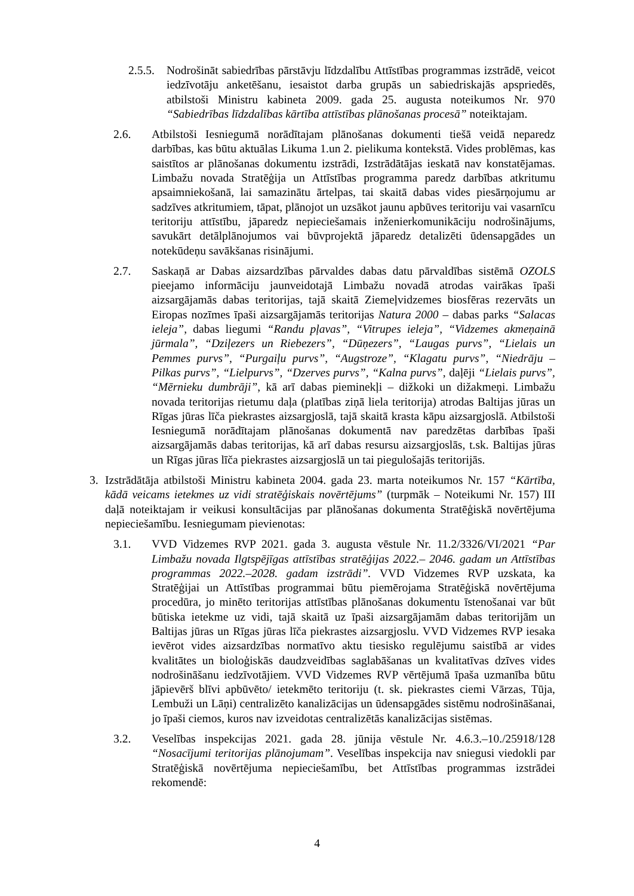2.5.5. Nodrošināt sabiedrības pārstāvju līdzdalību Attīstības programmas izstrādē, veicot iedzīvotāju anketēšanu, iesaistot darba grupās un sabiedriskajās apspriedēs, atbilstoši Ministru kabineta 2009. gada 25. augusta noteikumos Nr. 970 “Sabiedrības līdzdalības kārtība attīstības plānošanas procesā” noteiktajam.
2.6. Atbilstoši Iesniegumā norādītajam plānošanas dokumenti tiešā veidā neparedz darbības, kas būtu aktuālas Likuma 1.un 2. pielikuma kontekstā. Vides problēmas, kas saistītos ar plānošanas dokumentu izstrādi, Izstrādātājas ieskatā nav konstatējamas. Limbažu novada Stratēģija un Attīstības programma paredz darbības atkritumu apsaimniekošanā, lai samazinātu ārtelpas, tai skaitā dabas vides piesārņojumu ar sadzīves atkritumiem, tāpat, plānojot un uzsākot jaunu apbūves teritoriju vai vasarnīcu teritoriju attīstību, jāparedz nepieciešamais inženierkomunikāciju nodrošinājums, savukārt detālplānojumos vai būvprojektā jāparedz detalizēti ūdensapgādes un notekūdeņu savākšanas risinājumi.
2.7. Saskaņā ar Dabas aizsardzības pārvaldes dabas datu pārvaldības sistēmā OZOLS pieejamo informāciju jaunveidotajā Limbažu novadā atrodas vairākas īpaši aizsargājamās dabas teritorijas, tajā skaitā Ziemeļvidzemes biosfēras rezervāts un Eiropas nozīmes īpaši aizsargājamās teritorijas Natura 2000 – dabas parks “Salacas ieleja”, dabas liegumi “Randu pļavas”, “Vitrupes ieleja”, “Vidzemes akmeņainā jūrmala”, “Dziļezers un Riebezers”, “Dūņezers”, “Laugas purvs”, “Lielais un Pemmes purvs”, “Purgaiļu purvs”, “Augstroze”, “Klagatu purvs”, “Niedrāju – Pilkas purvs”, “Lielpurvs”, “Dzerves purvs”, “Kalna purvs”, daļēji “Lielais purvs”, “Mērnieku dumbrāji”, kā arī dabas pieminekļi – dižkoki un dižakmeņi. Limbažu novada teritorijas rietumu daļa (platības ziņā liela teritorija) atrodas Baltijas jūras un Rīgas jūras līča piekrastes aizsargjoslā, tajā skaitā krasta kāpu aizsargjoslā. Atbilstoši Iesniegumā norādītajam plānošanas dokumentā nav paredzētas darbības īpaši aizsargājamās dabas teritorijas, kā arī dabas resursu aizsargjoslās, t.sk. Baltijas jūras un Rīgas jūras līča piekrastes aizsargjoslā un tai piegulošajās teritorijās.
3. Izstrādātāja atbilstoši Ministru kabineta 2004. gada 23. marta noteikumos Nr. 157 “Kārtība, kādā veicams ietekmes uz vidi stratēģiskais novērtējums” (turpmāk – Noteikumi Nr. 157) III daļā noteiktajam ir veikusi konsultācijas par plānošanas dokumenta Stratēģiskā novērtējuma nepieciešamību. Iesniegumam pievienotas:
3.1. VVD Vidzemes RVP 2021. gada 3. augusta vēstule Nr. 11.2/3326/VI/2021 “Par Limbažu novada Ilgtspējīgas attīstības stratēģijas 2022.– 2046. gadam un Attīstības programmas 2022.–2028. gadam izstrādi”. VVD Vidzemes RVP uzskata, ka Stratēģijai un Attīstības programmai būtu piemērojama Stratēģiskā novērtējuma procedūra, jo minēto teritorijas attīstības plānošanas dokumentu īstenošanai var būt būtiska ietekme uz vidi, tajā skaitā uz īpaši aizsargājamām dabas teritorijām un Baltijas jūras un Rīgas jūras līča piekrastes aizsargjoslu. VVD Vidzemes RVP iesaka ievērot vides aizsardzības normatīvo aktu tiesisko regulējumu saistībā ar vides kvalitātes un bioloģiskās daudzveidības saglabāšanas un kvalitatīvas dzīves vides nodrošināšanu iedzīvotājiem. VVD Vidzemes RVP vērtējumā īpaša uzmanība būtu jāpievērš blīvi apbūvēto/ ietekmēto teritoriju (t. sk. piekrastes ciemi Vārzas, Tūja, Lembuži un Lāņi) centralizēto kanalizācijas un ūdensapgādes sistēmu nodrošināšanai, jo īpaši ciemos, kuros nav izveidotas centralizētās kanalizācijas sistēmas.
3.2. Veselības inspekcijas 2021. gada 28. jūnija vēstule Nr. 4.6.3.–10./25918/128 “Nosacījumi teritorijas plānojumam”. Veselības inspekcija nav sniegusi viedokli par Stratēģiskā novērtējuma nepieciešamību, bet Attīstības programmas izstrādei rekomendē:
4